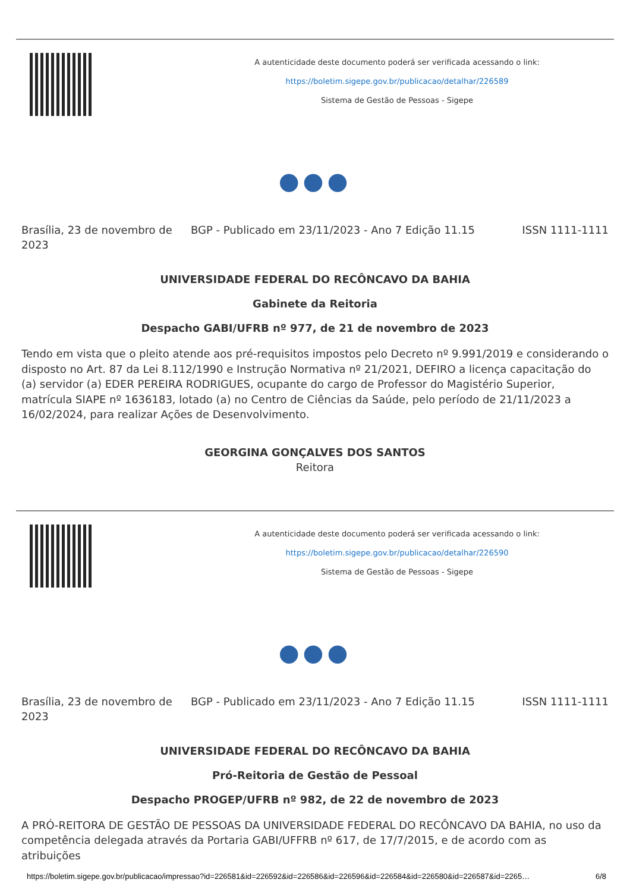A autenticidade deste documento poderá ser verificada acessando o link:
https://boletim.sigepe.gov.br/publicacao/detalhar/226589
Sistema de Gestão de Pessoas - Sigepe
●●●
Brasília, 23 de novembro de 2023
BGP - Publicado em 23/11/2023 - Ano 7 Edição 11.15
ISSN 1111-1111
UNIVERSIDADE FEDERAL DO RECÔNCAVO DA BAHIA
Gabinete da Reitoria
Despacho GABI/UFRB nº 977, de 21 de novembro de 2023
Tendo em vista que o pleito atende aos pré-requisitos impostos pelo Decreto nº 9.991/2019 e considerando o disposto no Art. 87 da Lei 8.112/1990 e Instrução Normativa nº 21/2021, DEFIRO a licença capacitação do (a) servidor (a) EDER PEREIRA RODRIGUES, ocupante do cargo de Professor do Magistério Superior, matrícula SIAPE nº 1636183, lotado (a) no Centro de Ciências da Saúde, pelo período de 21/11/2023 a 16/02/2024, para realizar Ações de Desenvolvimento.
GEORGINA GONÇALVES DOS SANTOS
Reitora
A autenticidade deste documento poderá ser verificada acessando o link:
https://boletim.sigepe.gov.br/publicacao/detalhar/226590
Sistema de Gestão de Pessoas - Sigepe
●●●
Brasília, 23 de novembro de 2023
BGP - Publicado em 23/11/2023 - Ano 7 Edição 11.15
ISSN 1111-1111
UNIVERSIDADE FEDERAL DO RECÔNCAVO DA BAHIA
Pró-Reitoria de Gestão de Pessoal
Despacho PROGEP/UFRB nº 982, de 22 de novembro de 2023
A PRÓ-REITORA DE GESTÃO DE PESSOAS DA UNIVERSIDADE FEDERAL DO RECÔNCAVO DA BAHIA, no uso da competência delegada através da Portaria GABI/UFFRB nº 617, de 17/7/2015, e de acordo com as atribuições
https://boletim.sigepe.gov.br/publicacao/impressao?id=226581&id=226592&id=226586&id=226596&id=226584&id=226580&id=226587&id=2265… 6/8